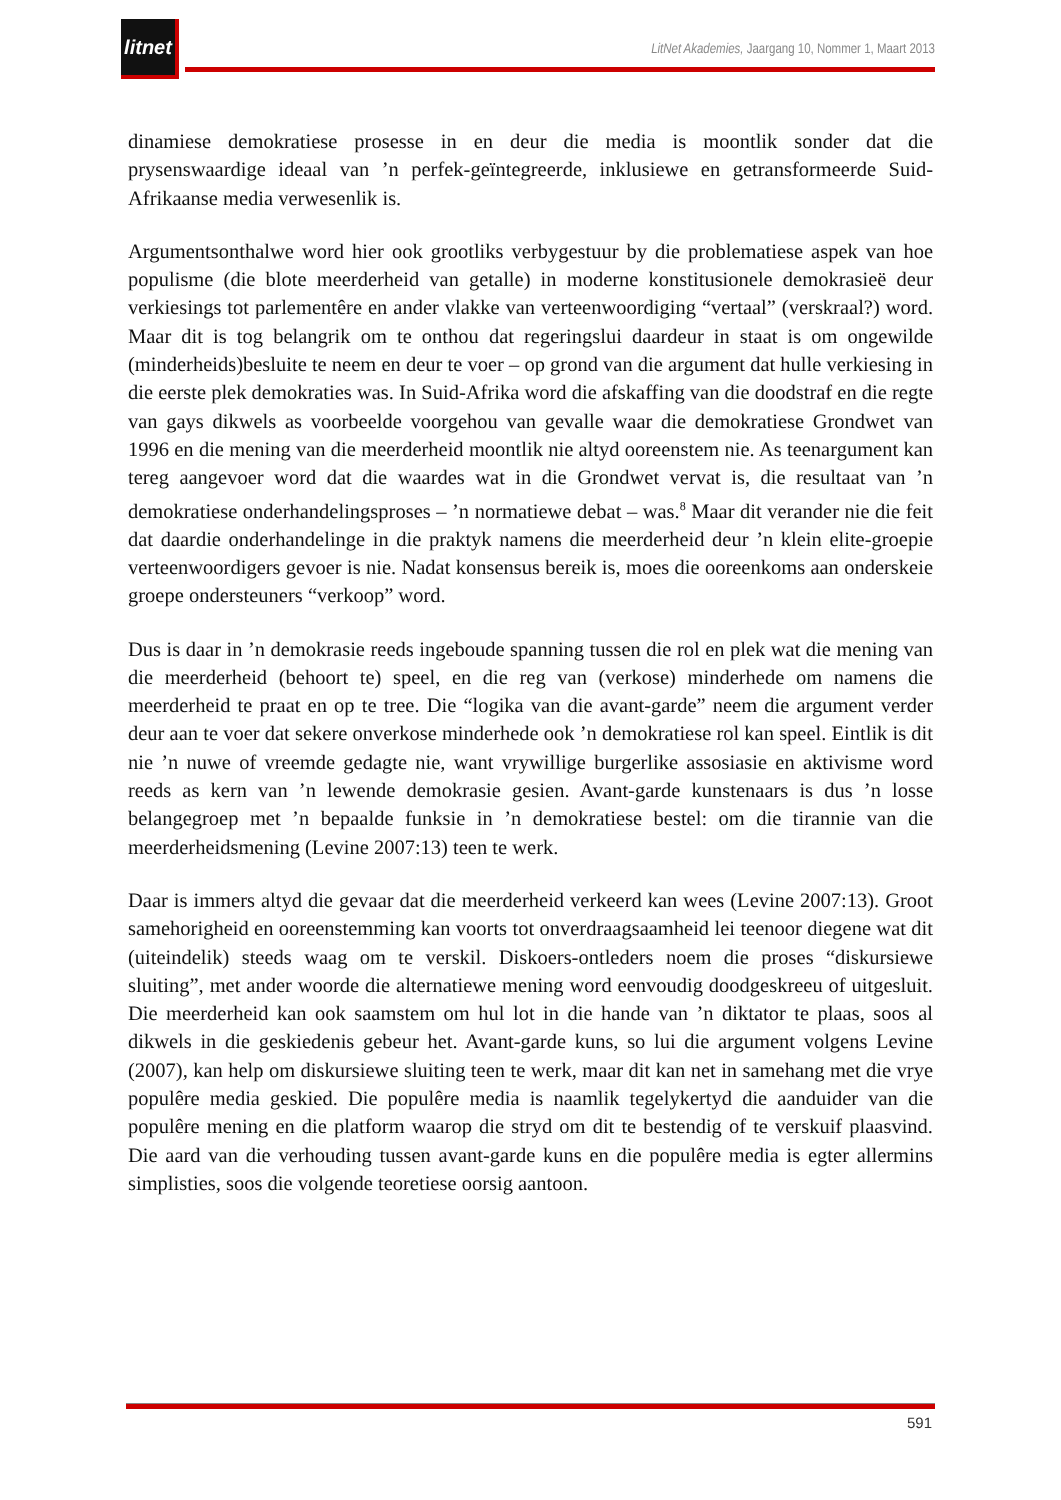litnet
LitNet Akademies, Jaargang 10, Nommer 1, Maart 2013
dinamiese demokratiese prosesse in en deur die media is moontlik sonder dat die prysenswaardige ideaal van ’n perfek-geïntegreerde, inklusiewe en getransformeerde Suid-Afrikaanse media verwesenlik is.
Argumentsonthalwe word hier ook grootliks verbygestuur by die problematiese aspek van hoe populisme (die blote meerderheid van getalle) in moderne konstitusionele demokrasieë deur verkiesings tot parlementêre en ander vlakke van verteenwoordiging “vertaal” (verskraal?) word. Maar dit is tog belangrik om te onthou dat regeringslui daardeur in staat is om ongewilde (minderheids)besluite te neem en deur te voer – op grond van die argument dat hulle verkiesing in die eerste plek demokraties was. In Suid-Afrika word die afskaffing van die doodstraf en die regte van gays dikwels as voorbeelde voorgehou van gevalle waar die demokratiese Grondwet van 1996 en die mening van die meerderheid moontlik nie altyd ooreenstem nie. As teenargument kan tereg aangevoer word dat die waardes wat in die Grondwet vervat is, die resultaat van ’n demokratiese onderhandelingsproses – ’n normatiewe debat – was.<sup>8</sup> Maar dit verander nie die feit dat daardie onderhandelinge in die praktyk namens die meerderheid deur ’n klein elite-groepie verteenwoordigers gevoer is nie. Nadat konsensus bereik is, moes die ooreenkoms aan onderskeie groepe ondersteuners “verkoop” word.
Dus is daar in ’n demokrasie reeds ingeboude spanning tussen die rol en plek wat die mening van die meerderheid (behoort te) speel, en die reg van (verkose) minderhede om namens die meerderheid te praat en op te tree. Die “logika van die avant-garde” neem die argument verder deur aan te voer dat sekere onverkose minderhede ook ’n demokratiese rol kan speel. Eintlik is dit nie ’n nuwe of vreemde gedagte nie, want vrywillige burgerlike assosiasie en aktivisme word reeds as kern van ’n lewende demokrasie gesien. Avant-garde kunstenaars is dus ’n losse belangegroep met ’n bepaalde funksie in ’n demokratiese bestel: om die tirannie van die meerderheidsmening (Levine 2007:13) teen te werk.
Daar is immers altyd die gevaar dat die meerderheid verkeerd kan wees (Levine 2007:13). Groot samehorigheid en ooreenstemming kan voorts tot onverdraagsaamheid lei teenoor diegene wat dit (uiteindelik) steeds waag om te verskil. Diskoers-ontleders noem die proses “diskursiewe sluiting”, met ander woorde die alternatiewe mening word eenvoudig doodgeskreeu of uitgesluit. Die meerderheid kan ook saamstem om hul lot in die hande van ’n diktator te plaas, soos al dikwels in die geskiedenis gebeur het. Avant-garde kuns, so lui die argument volgens Levine (2007), kan help om diskursiewe sluiting teen te werk, maar dit kan net in samehang met die vrye populêre media geskied. Die populêre media is naamlik tegelykertyd die aanduider van die populêre mening en die platform waarop die stryd om dit te bestendig of te verskuif plaasvind. Die aard van die verhouding tussen avant-garde kuns en die populêre media is egter allermins simplisties, soos die volgende teoretiese oorsig aantoon.
591